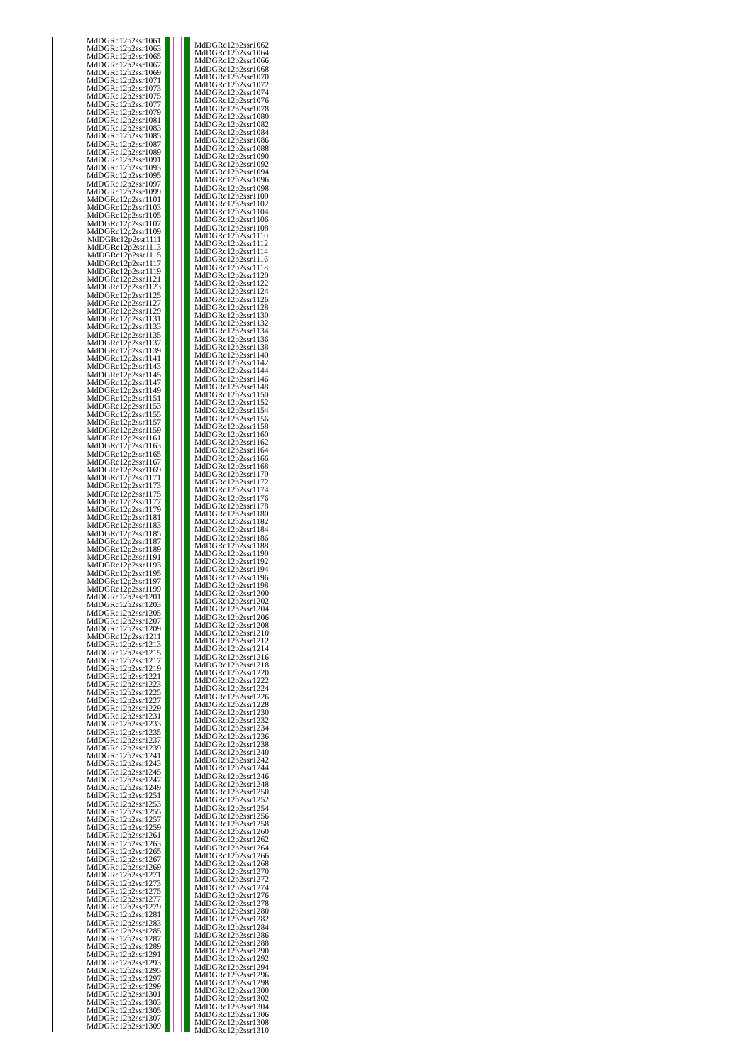MdDGRc12p2ssr1061
MdDGRc12p2ssr1063
MdDGRc12p2ssr1065
MdDGRc12p2ssr1067
MdDGRc12p2ssr1069
MdDGRc12p2ssr1071
MdDGRc12p2ssr1073
MdDGRc12p2ssr1075
MdDGRc12p2ssr1077
MdDGRc12p2ssr1079
MdDGRc12p2ssr1081
MdDGRc12p2ssr1083
MdDGRc12p2ssr1085
MdDGRc12p2ssr1087
MdDGRc12p2ssr1089
MdDGRc12p2ssr1091
MdDGRc12p2ssr1093
MdDGRc12p2ssr1095
MdDGRc12p2ssr1097
MdDGRc12p2ssr1099
MdDGRc12p2ssr1101
MdDGRc12p2ssr1103
MdDGRc12p2ssr1105
MdDGRc12p2ssr1107
MdDGRc12p2ssr1109
MdDGRc12p2ssr1111
MdDGRc12p2ssr1113
MdDGRc12p2ssr1115
MdDGRc12p2ssr1117
MdDGRc12p2ssr1119
MdDGRc12p2ssr1121
MdDGRc12p2ssr1123
MdDGRc12p2ssr1125
MdDGRc12p2ssr1127
MdDGRc12p2ssr1129
MdDGRc12p2ssr1131
MdDGRc12p2ssr1133
MdDGRc12p2ssr1135
MdDGRc12p2ssr1137
MdDGRc12p2ssr1139
MdDGRc12p2ssr1141
MdDGRc12p2ssr1143
MdDGRc12p2ssr1145
MdDGRc12p2ssr1147
MdDGRc12p2ssr1149
MdDGRc12p2ssr1151
MdDGRc12p2ssr1153
MdDGRc12p2ssr1155
MdDGRc12p2ssr1157
MdDGRc12p2ssr1159
MdDGRc12p2ssr1161
MdDGRc12p2ssr1163
MdDGRc12p2ssr1165
MdDGRc12p2ssr1167
MdDGRc12p2ssr1169
MdDGRc12p2ssr1171
MdDGRc12p2ssr1173
MdDGRc12p2ssr1175
MdDGRc12p2ssr1177
MdDGRc12p2ssr1179
MdDGRc12p2ssr1181
MdDGRc12p2ssr1183
MdDGRc12p2ssr1185
MdDGRc12p2ssr1187
MdDGRc12p2ssr1189
MdDGRc12p2ssr1191
MdDGRc12p2ssr1193
MdDGRc12p2ssr1195
MdDGRc12p2ssr1197
MdDGRc12p2ssr1199
MdDGRc12p2ssr1201
MdDGRc12p2ssr1203
MdDGRc12p2ssr1205
MdDGRc12p2ssr1207
MdDGRc12p2ssr1209
MdDGRc12p2ssr1211
MdDGRc12p2ssr1213
MdDGRc12p2ssr1215
MdDGRc12p2ssr1217
MdDGRc12p2ssr1219
MdDGRc12p2ssr1221
MdDGRc12p2ssr1223
MdDGRc12p2ssr1225
MdDGRc12p2ssr1227
MdDGRc12p2ssr1229
MdDGRc12p2ssr1231
MdDGRc12p2ssr1233
MdDGRc12p2ssr1235
MdDGRc12p2ssr1237
MdDGRc12p2ssr1239
MdDGRc12p2ssr1241
MdDGRc12p2ssr1243
MdDGRc12p2ssr1245
MdDGRc12p2ssr1247
MdDGRc12p2ssr1249
MdDGRc12p2ssr1251
MdDGRc12p2ssr1253
MdDGRc12p2ssr1255
MdDGRc12p2ssr1257
MdDGRc12p2ssr1259
MdDGRc12p2ssr1261
MdDGRc12p2ssr1263
MdDGRc12p2ssr1265
MdDGRc12p2ssr1267
MdDGRc12p2ssr1269
MdDGRc12p2ssr1271
MdDGRc12p2ssr1273
MdDGRc12p2ssr1275
MdDGRc12p2ssr1277
MdDGRc12p2ssr1279
MdDGRc12p2ssr1281
MdDGRc12p2ssr1283
MdDGRc12p2ssr1285
MdDGRc12p2ssr1287
MdDGRc12p2ssr1289
MdDGRc12p2ssr1291
MdDGRc12p2ssr1293
MdDGRc12p2ssr1295
MdDGRc12p2ssr1297
MdDGRc12p2ssr1299
MdDGRc12p2ssr1301
MdDGRc12p2ssr1303
MdDGRc12p2ssr1305
MdDGRc12p2ssr1307
MdDGRc12p2ssr1309
MdDGRc12p2ssr1062
MdDGRc12p2ssr1064
MdDGRc12p2ssr1066
MdDGRc12p2ssr1068
MdDGRc12p2ssr1070
MdDGRc12p2ssr1072
MdDGRc12p2ssr1074
MdDGRc12p2ssr1076
MdDGRc12p2ssr1078
MdDGRc12p2ssr1080
MdDGRc12p2ssr1082
MdDGRc12p2ssr1084
MdDGRc12p2ssr1086
MdDGRc12p2ssr1088
MdDGRc12p2ssr1090
MdDGRc12p2ssr1092
MdDGRc12p2ssr1094
MdDGRc12p2ssr1096
MdDGRc12p2ssr1098
MdDGRc12p2ssr1100
MdDGRc12p2ssr1102
MdDGRc12p2ssr1104
MdDGRc12p2ssr1106
MdDGRc12p2ssr1108
MdDGRc12p2ssr1110
MdDGRc12p2ssr1112
MdDGRc12p2ssr1114
MdDGRc12p2ssr1116
MdDGRc12p2ssr1118
MdDGRc12p2ssr1120
MdDGRc12p2ssr1122
MdDGRc12p2ssr1124
MdDGRc12p2ssr1126
MdDGRc12p2ssr1128
MdDGRc12p2ssr1130
MdDGRc12p2ssr1132
MdDGRc12p2ssr1134
MdDGRc12p2ssr1136
MdDGRc12p2ssr1138
MdDGRc12p2ssr1140
MdDGRc12p2ssr1142
MdDGRc12p2ssr1144
MdDGRc12p2ssr1146
MdDGRc12p2ssr1148
MdDGRc12p2ssr1150
MdDGRc12p2ssr1152
MdDGRc12p2ssr1154
MdDGRc12p2ssr1156
MdDGRc12p2ssr1158
MdDGRc12p2ssr1160
MdDGRc12p2ssr1162
MdDGRc12p2ssr1164
MdDGRc12p2ssr1166
MdDGRc12p2ssr1168
MdDGRc12p2ssr1170
MdDGRc12p2ssr1172
MdDGRc12p2ssr1174
MdDGRc12p2ssr1176
MdDGRc12p2ssr1178
MdDGRc12p2ssr1180
MdDGRc12p2ssr1182
MdDGRc12p2ssr1184
MdDGRc12p2ssr1186
MdDGRc12p2ssr1188
MdDGRc12p2ssr1190
MdDGRc12p2ssr1192
MdDGRc12p2ssr1194
MdDGRc12p2ssr1196
MdDGRc12p2ssr1198
MdDGRc12p2ssr1200
MdDGRc12p2ssr1202
MdDGRc12p2ssr1204
MdDGRc12p2ssr1206
MdDGRc12p2ssr1208
MdDGRc12p2ssr1210
MdDGRc12p2ssr1212
MdDGRc12p2ssr1214
MdDGRc12p2ssr1216
MdDGRc12p2ssr1218
MdDGRc12p2ssr1220
MdDGRc12p2ssr1222
MdDGRc12p2ssr1224
MdDGRc12p2ssr1226
MdDGRc12p2ssr1228
MdDGRc12p2ssr1230
MdDGRc12p2ssr1232
MdDGRc12p2ssr1234
MdDGRc12p2ssr1236
MdDGRc12p2ssr1238
MdDGRc12p2ssr1240
MdDGRc12p2ssr1242
MdDGRc12p2ssr1244
MdDGRc12p2ssr1246
MdDGRc12p2ssr1248
MdDGRc12p2ssr1250
MdDGRc12p2ssr1252
MdDGRc12p2ssr1254
MdDGRc12p2ssr1256
MdDGRc12p2ssr1258
MdDGRc12p2ssr1260
MdDGRc12p2ssr1262
MdDGRc12p2ssr1264
MdDGRc12p2ssr1266
MdDGRc12p2ssr1268
MdDGRc12p2ssr1270
MdDGRc12p2ssr1272
MdDGRc12p2ssr1274
MdDGRc12p2ssr1276
MdDGRc12p2ssr1278
MdDGRc12p2ssr1280
MdDGRc12p2ssr1282
MdDGRc12p2ssr1284
MdDGRc12p2ssr1286
MdDGRc12p2ssr1288
MdDGRc12p2ssr1290
MdDGRc12p2ssr1292
MdDGRc12p2ssr1294
MdDGRc12p2ssr1296
MdDGRc12p2ssr1298
MdDGRc12p2ssr1300
MdDGRc12p2ssr1302
MdDGRc12p2ssr1304
MdDGRc12p2ssr1306
MdDGRc12p2ssr1308
MdDGRc12p2ssr1310